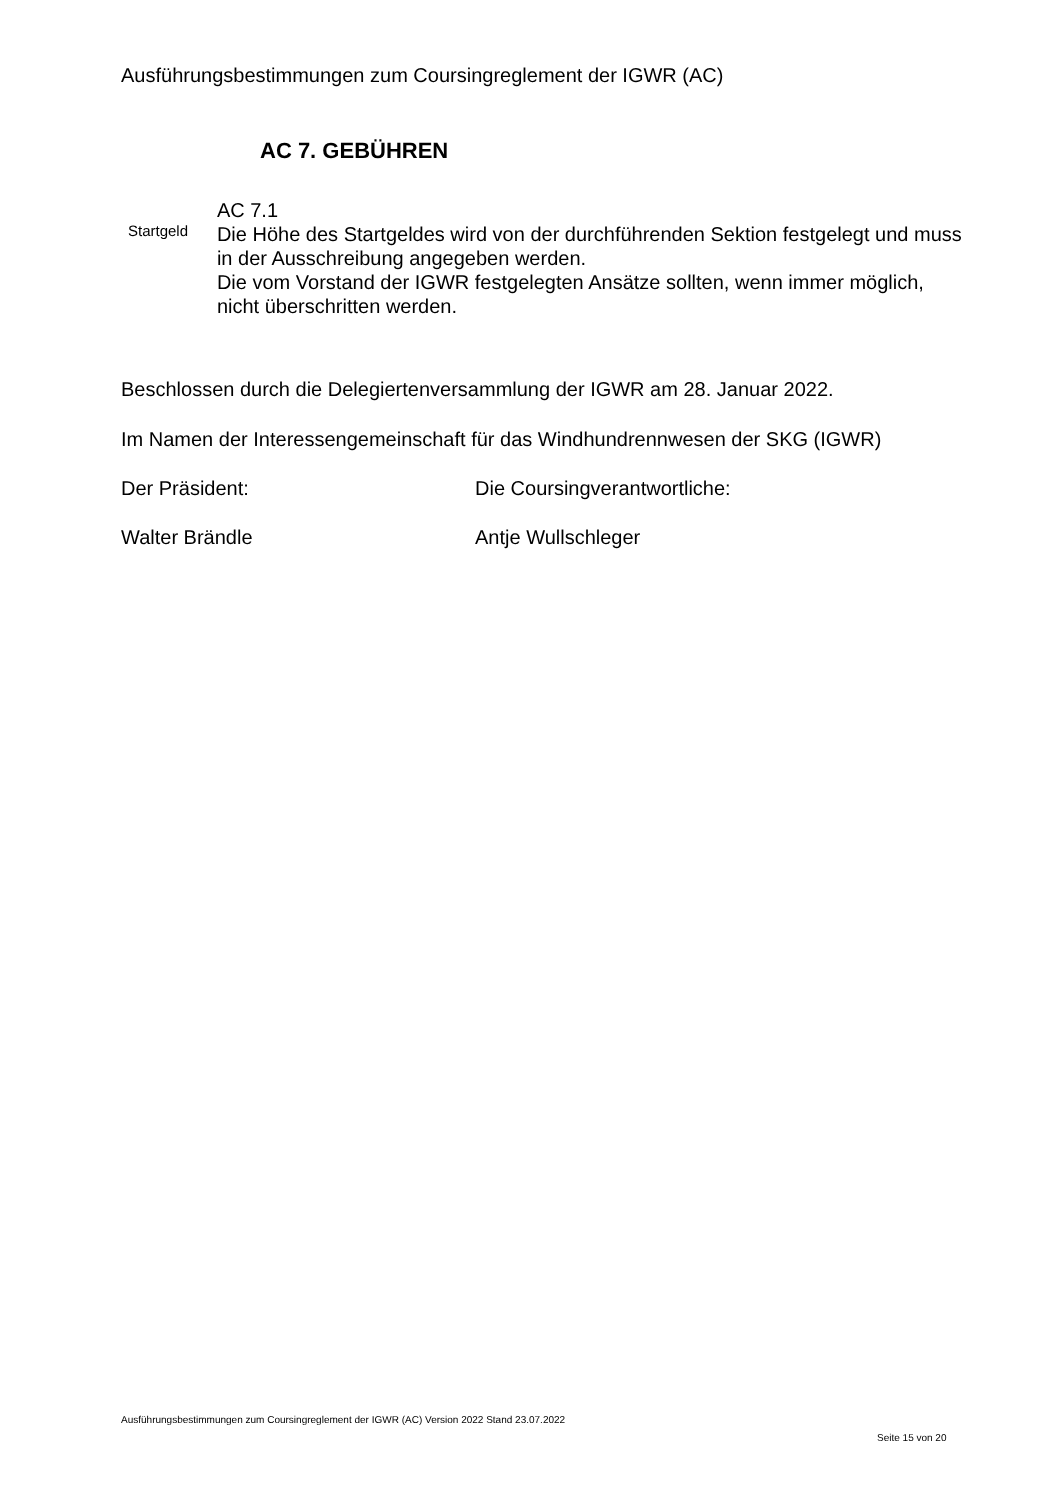Ausführungsbestimmungen zum Coursingreglement der IGWR (AC)
AC 7. GEBÜHREN
Startgeld
AC 7.1
Die Höhe des Startgeldes wird von der durchführenden Sektion festgelegt und muss in der Ausschreibung angegeben werden.
Die vom Vorstand der IGWR festgelegten Ansätze sollten, wenn immer möglich, nicht überschritten werden.
Beschlossen durch die Delegiertenversammlung der IGWR am 28. Januar 2022.
Im Namen der Interessengemeinschaft für das Windhundrennwesen der SKG (IGWR)
Der Präsident: Die Coursingverantwortliche:
Walter Brändle Antje Wullschleger
Ausführungsbestimmungen zum Coursingreglement der IGWR (AC) Version 2022 Stand 23.07.2022
Seite 15 von 20